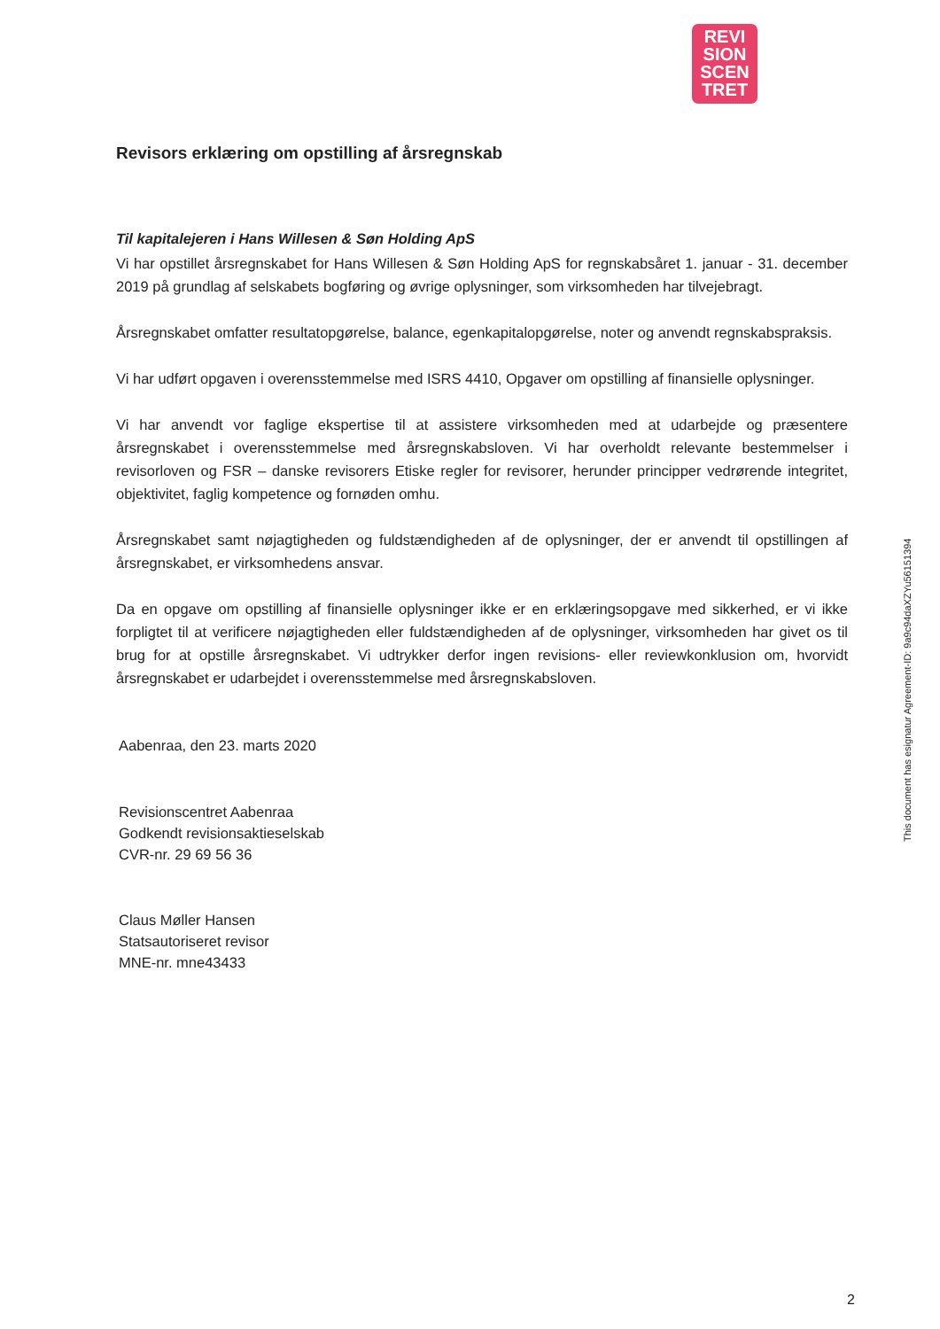REVI
SION
SCEN
TRET
Revisors erklæring om opstilling af årsregnskab
Til kapitalejeren i Hans Willesen & Søn Holding ApS
Vi har opstillet årsregnskabet for Hans Willesen & Søn Holding ApS for regnskabsåret 1. januar - 31. december 2019 på grundlag af selskabets bogføring og øvrige oplysninger, som virksomheden har tilvejebragt.
Årsregnskabet omfatter resultatopgørelse, balance, egenkapitalopgørelse, noter og anvendt regnskabspraksis.
Vi har udført opgaven i overensstemmelse med ISRS 4410, Opgaver om opstilling af finansielle oplysninger.
Vi har anvendt vor faglige ekspertise til at assistere virksomheden med at udarbejde og præsentere årsregnskabet i overensstemmelse med årsregnskabsloven. Vi har overholdt relevante bestemmelser i revisorloven og FSR – danske revisorers Etiske regler for revisorer, herunder principper vedrørende integritet, objektivitet, faglig kompetence og fornøden omhu.
Årsregnskabet samt nøjagtigheden og fuldstændigheden af de oplysninger, der er anvendt til opstillingen af årsregnskabet, er virksomhedens ansvar.
Da en opgave om opstilling af finansielle oplysninger ikke er en erklæringsopgave med sikkerhed, er vi ikke forpligtet til at verificere nøjagtigheden eller fuldstændigheden af de oplysninger, virksomheden har givet os til brug for at opstille årsregnskabet. Vi udtrykker derfor ingen revisions- eller reviewkonklusion om, hvorvidt årsregnskabet er udarbejdet i overensstemmelse med årsregnskabsloven.
Aabenraa, den 23. marts 2020
Revisionscentret Aabenraa
Godkendt revisionsaktieselskab
CVR-nr. 29 69 56 36
Claus Møller Hansen
Statsautoriseret revisor
MNE-nr. mne43433
This document has esignatur Agreement-ID: 9a9c94daXZYu56151394
2